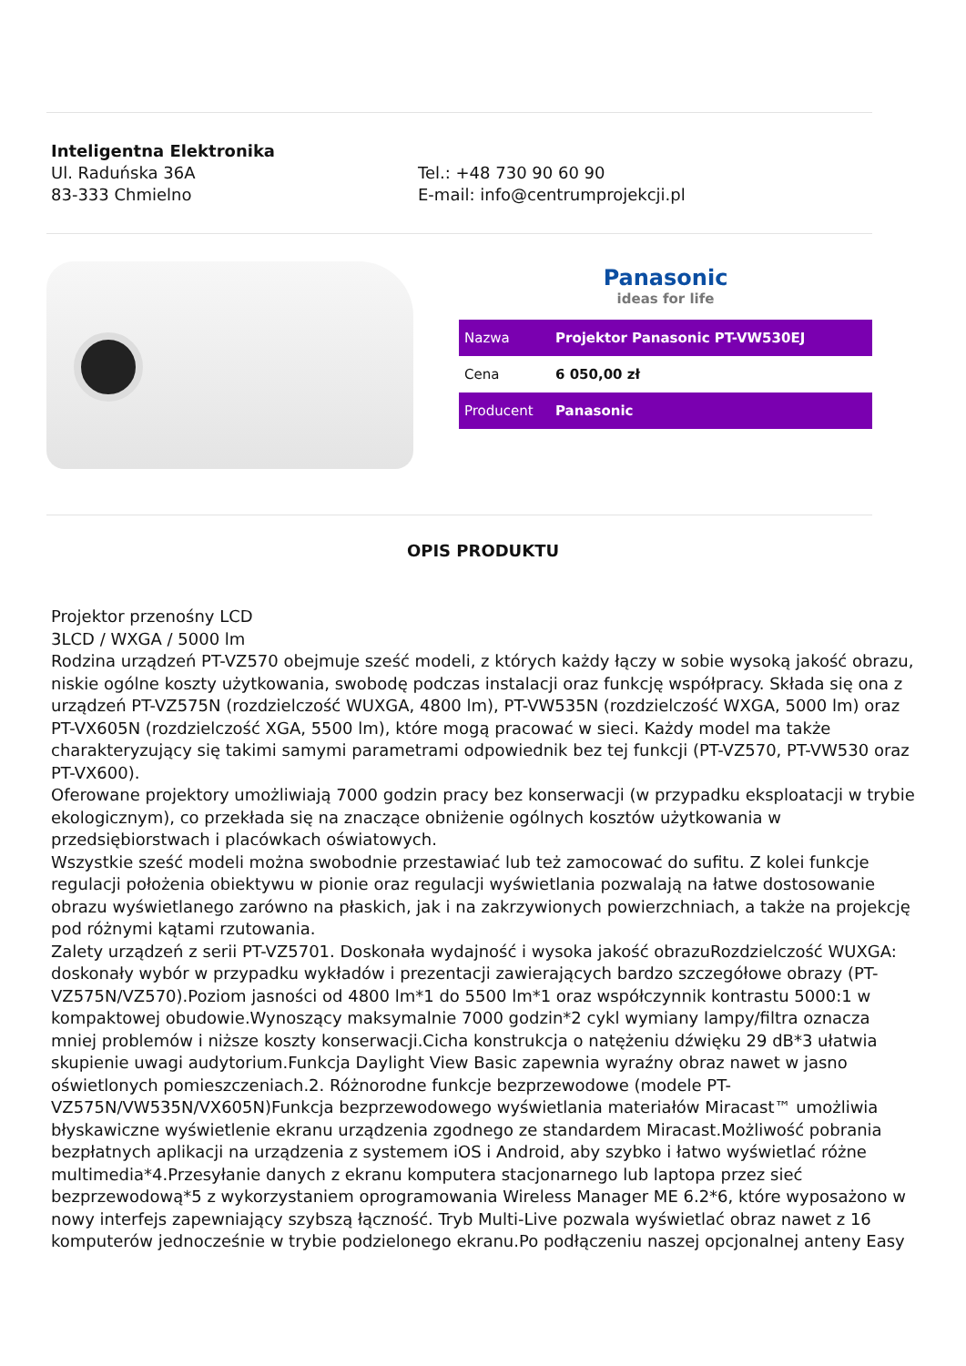Inteligentna Elektronika
Ul. Raduńska 36A
83-333 Chmielno
Tel.: +48 730 90 60 90
E-mail: info@centrumprojekcji.pl
Panasonic
ideas for life
| Nazwa | Projektor Panasonic PT-VW530EJ |
| Cena | 6 050,00 zł |
| Producent | Panasonic |
OPIS PRODUKTU
Projektor przenośny LCD
3LCD / WXGA / 5000 lm
Rodzina urządzeń PT-VZ570 obejmuje sześć modeli, z których każdy łączy w sobie wysoką jakość obrazu, niskie ogólne koszty użytkowania, swobodę podczas instalacji oraz funkcję współpracy. Składa się ona z urządzeń PT-VZ575N (rozdzielczość WUXGA, 4800 lm), PT-VW535N (rozdzielczość WXGA, 5000 lm) oraz PT-VX605N (rozdzielczość XGA, 5500 lm), które mogą pracować w sieci. Każdy model ma także charakteryzujący się takimi samymi parametrami odpowiednik bez tej funkcji (PT-VZ570, PT-VW530 oraz PT-VX600).
Oferowane projektory umożliwiają 7000 godzin pracy bez konserwacji (w przypadku eksploatacji w trybie ekologicznym), co przekłada się na znaczące obniżenie ogólnych kosztów użytkowania w przedsiębiorstwach i placówkach oświatowych.
Wszystkie sześć modeli można swobodnie przestawiać lub też zamocować do sufitu. Z kolei funkcje regulacji położenia obiektywu w pionie oraz regulacji wyświetlania pozwalają na łatwe dostosowanie obrazu wyświetlanego zarówno na płaskich, jak i na zakrzywionych powierzchniach, a także na projekcję pod różnymi kątami rzutowania.
Zalety urządzeń z serii PT-VZ5701. Doskonała wydajność i wysoka jakość obrazuRozdzielczość WUXGA: doskonały wybór w przypadku wykładów i prezentacji zawierających bardzo szczegółowe obrazy (PT-VZ575N/VZ570).Poziom jasności od 4800 lm*1 do 5500 lm*1 oraz współczynnik kontrastu 5000:1 w kompaktowej obudowie.Wynoszący maksymalnie 7000 godzin*2 cykl wymiany lampy/filtra oznacza mniej problemów i niższe koszty konserwacji.Cicha konstrukcja o natężeniu dźwięku 29 dB*3 ułatwia skupienie uwagi audytorium.Funkcja Daylight View Basic zapewnia wyraźny obraz nawet w jasno oświetlonych pomieszczeniach.2. Różnorodne funkcje bezprzewodowe (modele PT-VZ575N/VW535N/VX605N)Funkcja bezprzewodowego wyświetlania materiałów Miracast™ umożliwia błyskawiczne wyświetlenie ekranu urządzenia zgodnego ze standardem Miracast.Możliwość pobrania bezpłatnych aplikacji na urządzenia z systemem iOS i Android, aby szybko i łatwo wyświetlać różne multimedia*4.Przesyłanie danych z ekranu komputera stacjonarnego lub laptopa przez sieć bezprzewodową*5 z wykorzystaniem oprogramowania Wireless Manager ME 6.2*6, które wyposażono w nowy interfejs zapewniający szybszą łączność. Tryb Multi-Live pozwala wyświetlać obraz nawet z 16 komputerów jednocześnie w trybie podzielonego ekranu.Po podłączeniu naszej opcjonalnej anteny Easy